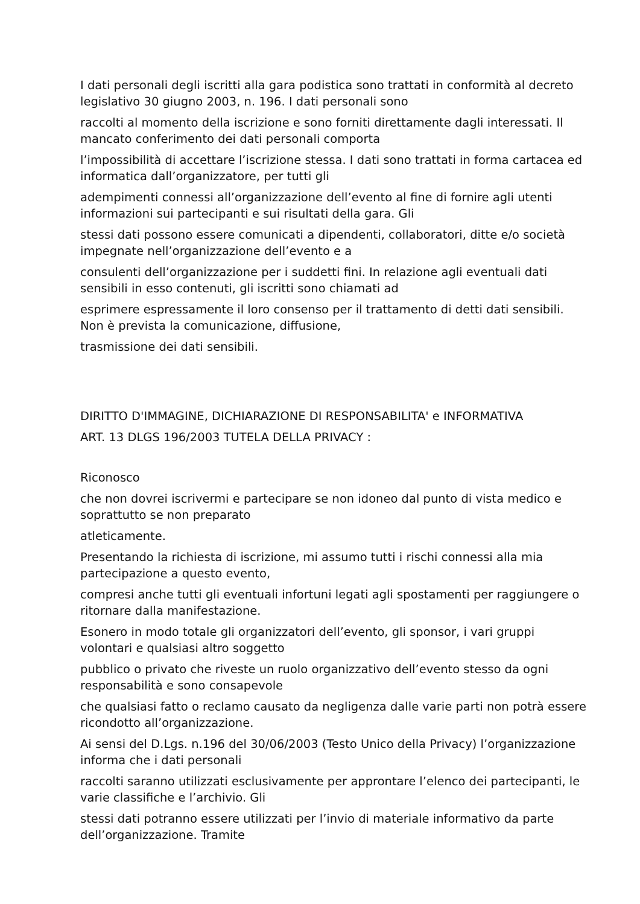I dati personali degli iscritti alla gara podistica sono trattati in conformità al decreto legislativo 30 giugno 2003, n. 196. I dati personali sono
raccolti al momento della iscrizione e sono forniti direttamente dagli interessati. Il mancato conferimento dei dati personali comporta
l’impossibilità di accettare l’iscrizione stessa. I dati sono trattati in forma cartacea ed informatica dall’organizzatore, per tutti gli
adempimenti connessi all’organizzazione dell’evento al fine di fornire agli utenti informazioni sui partecipanti e sui risultati della gara. Gli
stessi dati possono essere comunicati a dipendenti, collaboratori, ditte e/o società impegnate nell’organizzazione dell’evento e a
consulenti dell’organizzazione per i suddetti fini. In relazione agli eventuali dati sensibili in esso contenuti, gli iscritti sono chiamati ad
esprimere espressamente il loro consenso per il trattamento di detti dati sensibili. Non è prevista la comunicazione, diffusione,
trasmissione dei dati sensibili.
DIRITTO D'IMMAGINE, DICHIARAZIONE DI RESPONSABILITA' e INFORMATIVA
ART. 13 DLGS 196/2003 TUTELA DELLA PRIVACY :
Riconosco
che non dovrei iscrivermi e partecipare se non idoneo dal punto di vista medico e soprattutto se non preparato
atleticamente.
Presentando la richiesta di iscrizione, mi assumo tutti i rischi connessi alla mia partecipazione a questo evento,
compresi anche tutti gli eventuali infortuni legati agli spostamenti per raggiungere o ritornare dalla manifestazione.
Esonero in modo totale gli organizzatori dell’evento, gli sponsor, i vari gruppi volontari e qualsiasi altro soggetto
pubblico o privato che riveste un ruolo organizzativo dell’evento stesso da ogni responsabilità e sono consapevole
che qualsiasi fatto o reclamo causato da negligenza dalle varie parti non potrà essere ricondotto all’organizzazione.
Ai sensi del D.Lgs. n.196 del 30/06/2003 (Testo Unico della Privacy) l’organizzazione informa che i dati personali
raccolti saranno utilizzati esclusivamente per approntare l’elenco dei partecipanti, le varie classifiche e l’archivio. Gli
stessi dati potranno essere utilizzati per l’invio di materiale informativo da parte dell’organizzazione. Tramite